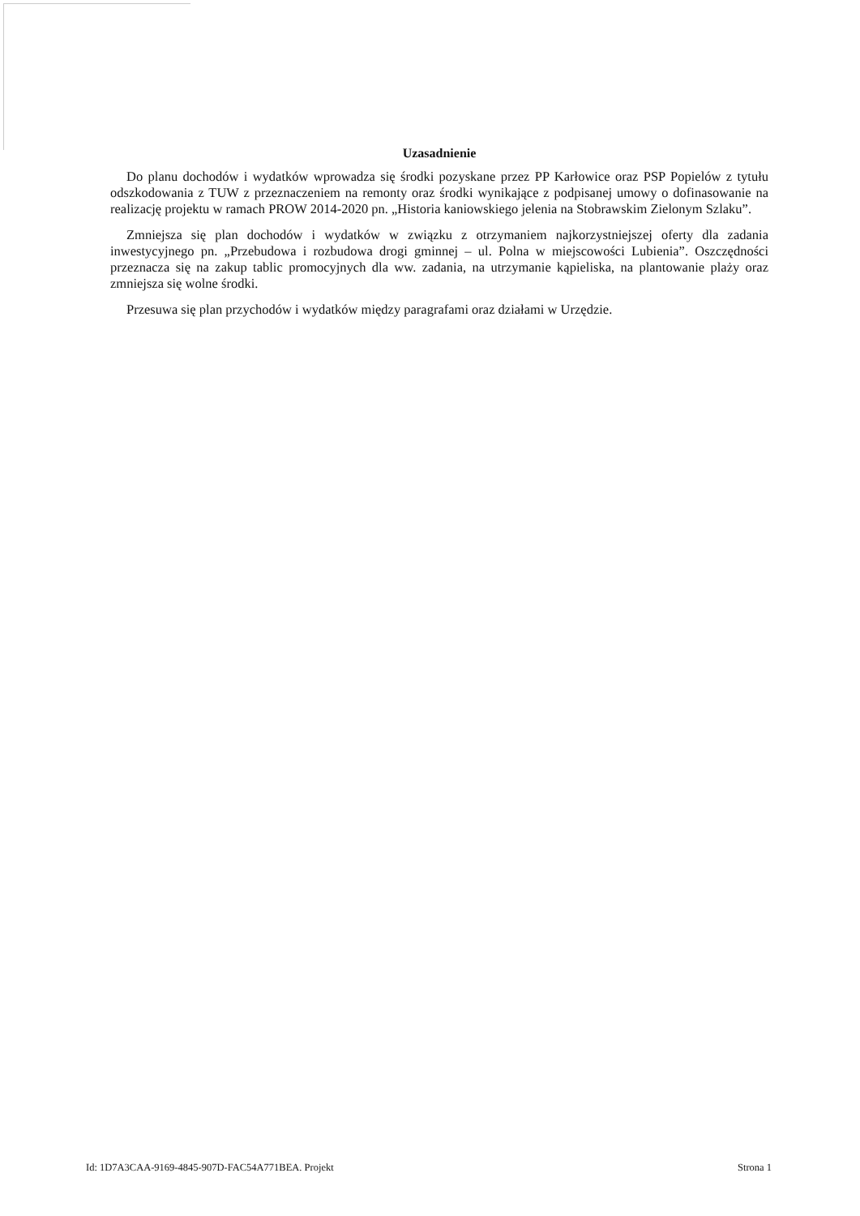Uzasadnienie
Do planu dochodów i wydatków wprowadza się środki pozyskane przez PP Karłowice oraz PSP Popielów z tytułu odszkodowania z TUW z przeznaczeniem na remonty oraz środki wynikające z podpisanej umowy o dofinasowanie na realizację projektu w ramach PROW 2014-2020 pn. „Historia kaniowskiego jelenia na Stobrawskim Zielonym Szlaku”.
Zmniejsza się plan dochodów i wydatków w związku z otrzymaniem najkorzystniejszej oferty dla zadania inwestycyjnego pn. „Przebudowa i rozbudowa drogi gminnej – ul. Polna w miejscowości Lubienia”. Oszczędności przeznacza się na zakup tablic promocyjnych dla ww. zadania, na utrzymanie kąpieliska, na plantowanie plaży oraz zmniejsza się wolne środki.
Przesuwa się plan przychodów i wydatków między paragrafami oraz działami w Urzędzie.
Id: 1D7A3CAA-9169-4845-907D-FAC54A771BEA. Projekt Strona 1